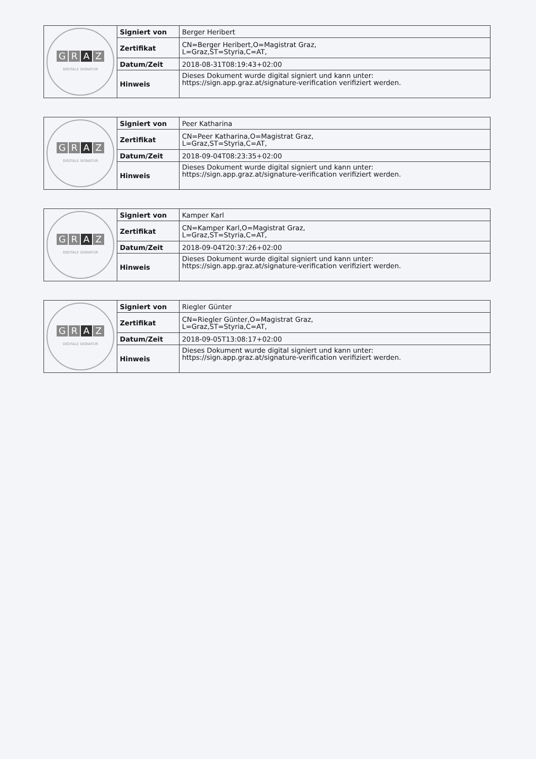| G R A Z DIGITALE SIGNATUR | Signiert von | Berger Heribert |
| | Zertifikat | CN=Berger Heribert,O=Magistrat Graz, L=Graz,ST=Styria,C=AT, |
| | Datum/Zeit | 2018-08-31T08:19:43+02:00 |
| | Hinweis | Dieses Dokument wurde digital signiert und kann unter: https://sign.app.graz.at/signature-verification verifiziert werden. |
| G R A Z DIGITALE SIGNATUR | Signiert von | Peer Katharina |
| | Zertifikat | CN=Peer Katharina,O=Magistrat Graz, L=Graz,ST=Styria,C=AT, |
| | Datum/Zeit | 2018-09-04T08:23:35+02:00 |
| | Hinweis | Dieses Dokument wurde digital signiert und kann unter: https://sign.app.graz.at/signature-verification verifiziert werden. |
| G R A Z DIGITALE SIGNATUR | Signiert von | Kamper Karl |
| | Zertifikat | CN=Kamper Karl,O=Magistrat Graz, L=Graz,ST=Styria,C=AT, |
| | Datum/Zeit | 2018-09-04T20:37:26+02:00 |
| | Hinweis | Dieses Dokument wurde digital signiert und kann unter: https://sign.app.graz.at/signature-verification verifiziert werden. |
| G R A Z DIGITALE SIGNATUR | Signiert von | Riegler Günter |
| | Zertifikat | CN=Riegler Günter,O=Magistrat Graz, L=Graz,ST=Styria,C=AT, |
| | Datum/Zeit | 2018-09-05T13:08:17+02:00 |
| | Hinweis | Dieses Dokument wurde digital signiert und kann unter: https://sign.app.graz.at/signature-verification verifiziert werden. |